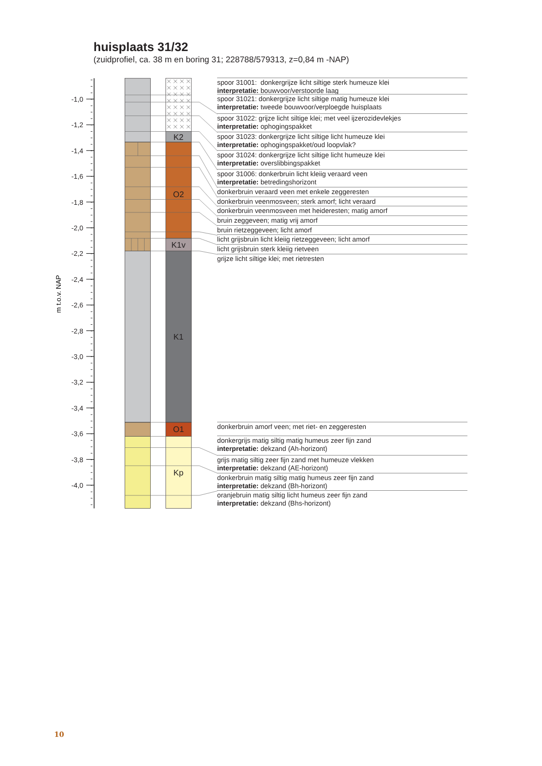huisplaats 31/32
(zuidprofiel, ca. 38 m en boring 31; 228788/579313, z=0,84 m -NAP)
-1,0
-1,2
-1,4
-1,6
-1,8
-2,0
-2,2
-2,4
-2,6
-2,8
-3,0
-3,2
-3,4
-3,6
-3,8
-4,0
m t.o.v. NAP
K2
O2
K1v
K1
O1
Kp
spoor 31001: donkergrijze licht siltige sterk humeuze klei
interpretatie: bouwvoor/verstoorde laag
spoor 31021: donkergrijze licht siltige matig humeuze klei
interpretatie: tweede bouwvoor/verploegde huisplaats
spoor 31022: grijze licht siltige klei; met veel ijzerozidevlekjes
interpretatie: ophogingspakket
spoor 31023: donkergrijze licht siltige licht humeuze klei
interpretatie: ophogingspakket/oud loopvlak?
spoor 31024: donkergrijze licht siltige licht humeuze klei
interpretatie: overslibbingspakket
spoor 31006: donkerbruin licht kleiig veraard veen
interpretatie: betredingshorizont
donkerbruin veraard veen met enkele zeggeresten
donkerbruin veenmosveen; sterk amorf; licht veraard
donkerbruin veenmosveen met heideresten; matig amorf
bruin zeggeveen; matig vrij amorf
bruin rietzeggeveen; licht amorf
licht grijsbruin licht kleiig rietzeggeveen; licht amorf
licht grijsbruin sterk kleiig rietveen
grijze licht siltige klei; met rietresten
donkerbruin amorf veen; met riet- en zeggeresten
donkergrijs matig siltig matig humeus zeer fijn zand
interpretatie: dekzand (Ah-horizont)
grijs matig siltig zeer fijn zand met humeuze vlekken
interpretatie: dekzand (AE-horizont)
donkerbruin matig siltig matig humeus zeer fijn zand
interpretatie: dekzand (Bh-horizont)
oranjebruin matig siltig licht humeus zeer fijn zand
interpretatie: dekzand (Bhs-horizont)
10